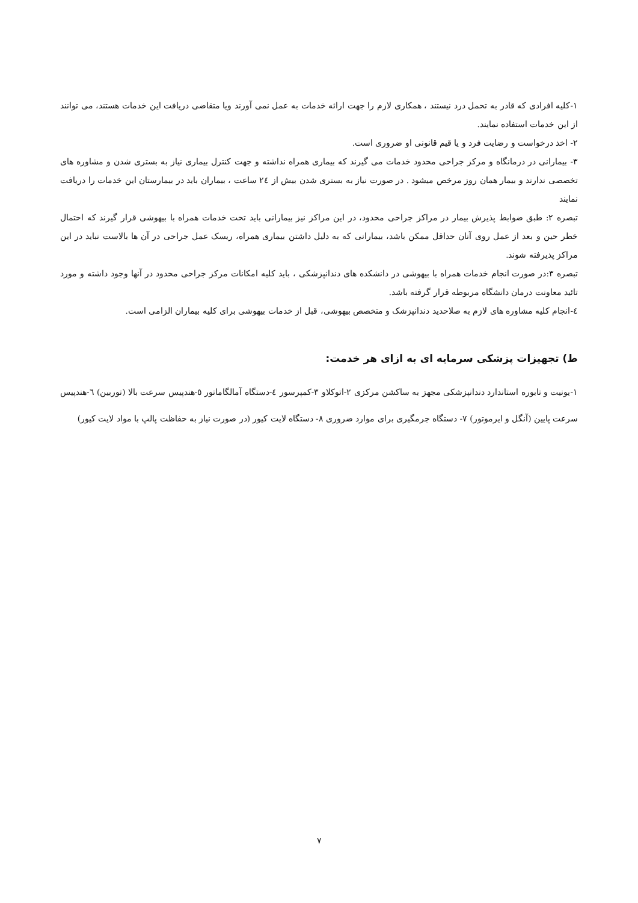۱-کلیه افرادی که قادر به تحمل درد نیستند ، همکاری لازم را جهت ارائه خدمات به عمل نمی آورند ویا متقاضی دریافت این خدمات هستند، می توانند از این خدمات استفاده نمایند.
۲- اخذ درخواست و رضایت فرد و یا قیم قانونی او ضروری است.
۳- بیمارانی در درمانگاه و مرکز جراحی محدود خدمات می گیرند که بیماری همراه نداشته و جهت کنترل بیماری نیاز به بستری شدن و مشاوره های تخصصی ندارند و بیمار همان روز مرخص میشود . در صورت نیاز به بستری شدن بیش از ۲٤ ساعت ، بیماران باید در بیمارستان این خدمات را دریافت نمایند
تبصره ۲: طبق ضوابط پذیرش بیمار در مراکز جراحی محدود، در این مراکز نیز بیمارانی باید تحت خدمات همراه با بیهوشی قرار گیرند که احتمال خطر حین و بعد از عمل روی آنان حداقل ممکن باشد، بیمارانی که به دلیل داشتن بیماری همراه، ریسک عمل جراحی در آن ها بالاست نباید در این مراکز پذیرفته شوند.
تبصره ۳:در صورت انجام خدمات همراه با بیهوشی در دانشکده های دندانپزشکی ، باید کلیه امکانات مرکز جراحی محدود در آنها وجود داشته و مورد تائید معاونت درمان دانشگاه مربوطه قرار گرفته باشد.
٤-انجام کلیه مشاوره های لازم به صلاحدید دندانپزشک و متخصص بیهوشی، قبل از خدمات بیهوشی برای کلیه بیماران الزامی است.
ط) تجهیزات پزشکی سرمایه ای به ازای هر خدمت:
۱-یونیت و تابوره استاندارد دندانپزشکی مجهز به ساکشن مرکزی ۲-اتوکلاو ۳-کمپرسور ٤-دستگاه آمالگاماتور ٥-هندپیس سرعت بالا (توربین) ٦-هندپیس سرعت پایین (آنگل و ایرموتور) ۷- دستگاه جرمگیری برای موارد ضروری ۸- دستگاه لایت کیور (در صورت نیاز به حفاظت پالپ با مواد لایت کیور)
۷